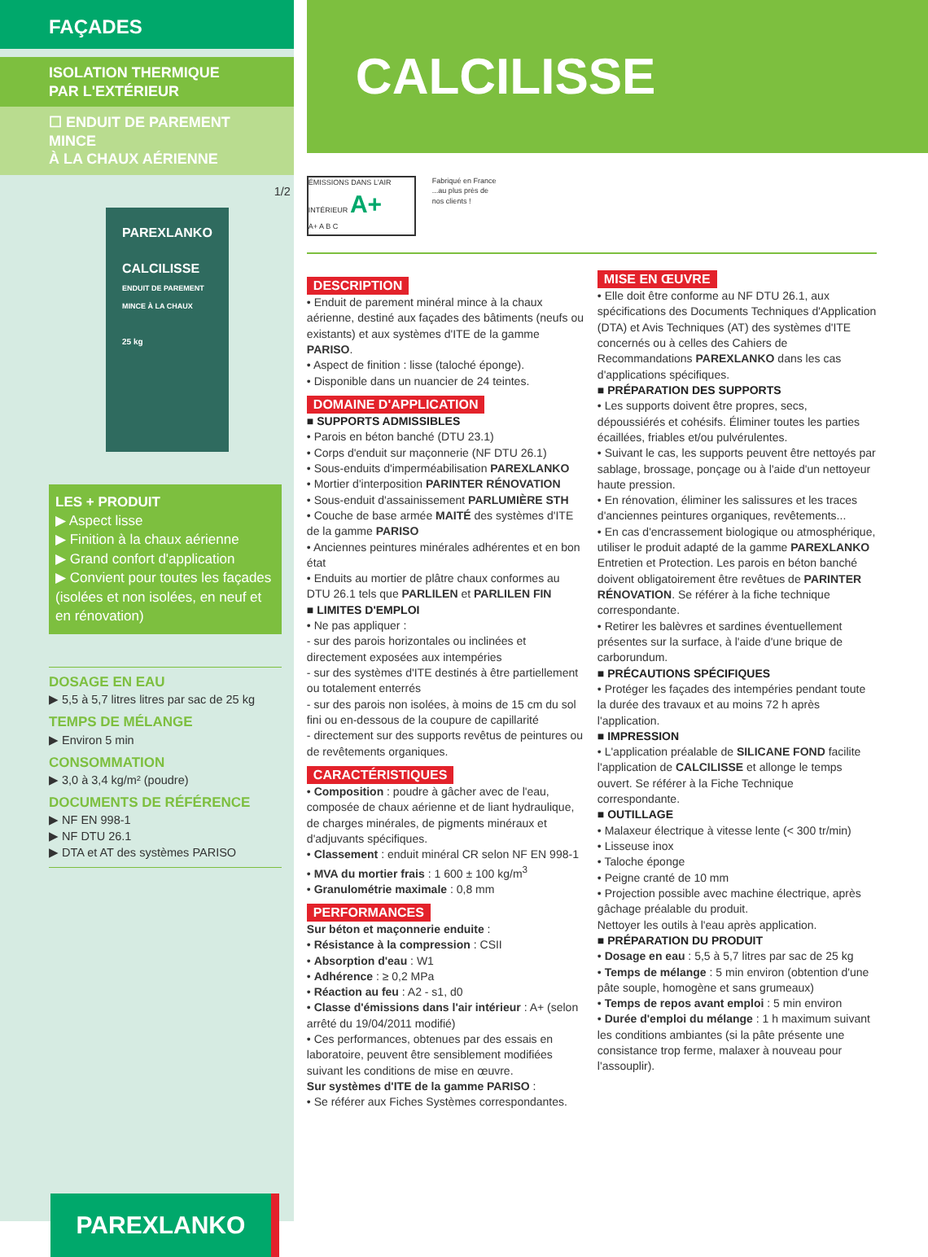FAÇADES
ISOLATION THERMIQUE
PAR L'EXTÉRIEUR
☐ ENDUIT DE PAREMENT MINCE
À LA CHAUX AÉRIENNE
1/2
PAREXLANKO
CALCILISSE
ENDUIT DE PAREMENT MINCE À LA CHAUX
25 kg
LES + PRODUIT
▶ Aspect lisse
▶ Finition à la chaux aérienne
▶ Grand confort d'application
▶ Convient pour toutes les façades (isolées et non isolées, en neuf et en rénovation)
DOSAGE EN EAU
▶ 5,5 à 5,7 litres litres par sac de 25 kg
TEMPS DE MÉLANGE
▶ Environ 5 min
CONSOMMATION
▶ 3,0 à 3,4 kg/m² (poudre)
DOCUMENTS DE RÉFÉRENCE
▶ NF EN 998-1
▶ NF DTU 26.1
▶ DTA et AT des systèmes PARISO
PAREXLANKO
CALCILISSE
ÉMISSIONS DANS L'AIR INTÉRIEUR A+
A+ A B C
Fabriqué en France ...au plus près de nos clients !
DESCRIPTION
• Enduit de parement minéral mince à la chaux aérienne, destiné aux façades des bâtiments (neufs ou existants) et aux systèmes d'ITE de la gamme PARISO.
• Aspect de finition : lisse (taloché éponge).
• Disponible dans un nuancier de 24 teintes.
DOMAINE D'APPLICATION
■ SUPPORTS ADMISSIBLES
• Parois en béton banché (DTU 23.1)
• Corps d'enduit sur maçonnerie (NF DTU 26.1)
• Sous-enduits d'imperméabilisation PAREXLANKO
• Mortier d'interposition PARINTER RÉNOVATION
• Sous-enduit d'assainissement PARLUMIÈRE STH
• Couche de base armée MAITÉ des systèmes d'ITE de la gamme PARISO
• Anciennes peintures minérales adhérentes et en bon état
• Enduits au mortier de plâtre chaux conformes au DTU 26.1 tels que PARLILEN et PARLILEN FIN
■ LIMITES D'EMPLOI
• Ne pas appliquer :
- sur des parois horizontales ou inclinées et directement exposées aux intempéries
- sur des systèmes d'ITE destinés à être partiellement ou totalement enterrés
- sur des parois non isolées, à moins de 15 cm du sol fini ou en-dessous de la coupure de capillarité
- directement sur des supports revêtus de peintures ou de revêtements organiques.
CARACTÉRISTIQUES
• Composition : poudre à gâcher avec de l'eau, composée de chaux aérienne et de liant hydraulique, de charges minérales, de pigments minéraux et d'adjuvants spécifiques.
• Classement : enduit minéral CR selon NF EN 998-1
• MVA du mortier frais : 1 600 ± 100 kg/m<sup>3</sup>
• Granulométrie maximale : 0,8 mm
PERFORMANCES
Sur béton et maçonnerie enduite :
• Résistance à la compression : CSII
• Absorption d'eau : W1
• Adhérence : ≥ 0,2 MPa
• Réaction au feu : A2 - s1, d0
• Classe d'émissions dans l'air intérieur : A+ (selon arrêté du 19/04/2011 modifié)
• Ces performances, obtenues par des essais en laboratoire, peuvent être sensiblement modifiées suivant les conditions de mise en œuvre.
Sur systèmes d'ITE de la gamme PARISO :
• Se référer aux Fiches Systèmes correspondantes.
MISE EN ŒUVRE
• Elle doit être conforme au NF DTU 26.1, aux spécifications des Documents Techniques d'Application (DTA) et Avis Techniques (AT) des systèmes d'ITE concernés ou à celles des Cahiers de Recommandations PAREXLANKO dans les cas d'applications spécifiques.
■ PRÉPARATION DES SUPPORTS
• Les supports doivent être propres, secs, dépoussiérés et cohésifs. Éliminer toutes les parties écaillées, friables et/ou pulvérulentes.
• Suivant le cas, les supports peuvent être nettoyés par sablage, brossage, ponçage ou à l'aide d'un nettoyeur haute pression.
• En rénovation, éliminer les salissures et les traces d'anciennes peintures organiques, revêtements...
• En cas d'encrassement biologique ou atmosphérique, utiliser le produit adapté de la gamme PAREXLANKO Entretien et Protection. Les parois en béton banché doivent obligatoirement être revêtues de PARINTER RÉNOVATION. Se référer à la fiche technique correspondante.
• Retirer les balèvres et sardines éventuellement présentes sur la surface, à l'aide d'une brique de carborundum.
■ PRÉCAUTIONS SPÉCIFIQUES
• Protéger les façades des intempéries pendant toute la durée des travaux et au moins 72 h après l'application.
■ IMPRESSION
• L'application préalable de SILICANE FOND facilite l'application de CALCILISSE et allonge le temps ouvert. Se référer à la Fiche Technique correspondante.
■ OUTILLAGE
• Malaxeur électrique à vitesse lente (< 300 tr/min)
• Lisseuse inox
• Taloche éponge
• Peigne cranté de 10 mm
• Projection possible avec machine électrique, après gâchage préalable du produit.
Nettoyer les outils à l'eau après application.
■ PRÉPARATION DU PRODUIT
• Dosage en eau : 5,5 à 5,7 litres par sac de 25 kg
• Temps de mélange : 5 min environ (obtention d'une pâte souple, homogène et sans grumeaux)
• Temps de repos avant emploi : 5 min environ
• Durée d'emploi du mélange : 1 h maximum suivant les conditions ambiantes (si la pâte présente une consistance trop ferme, malaxer à nouveau pour l'assouplir).